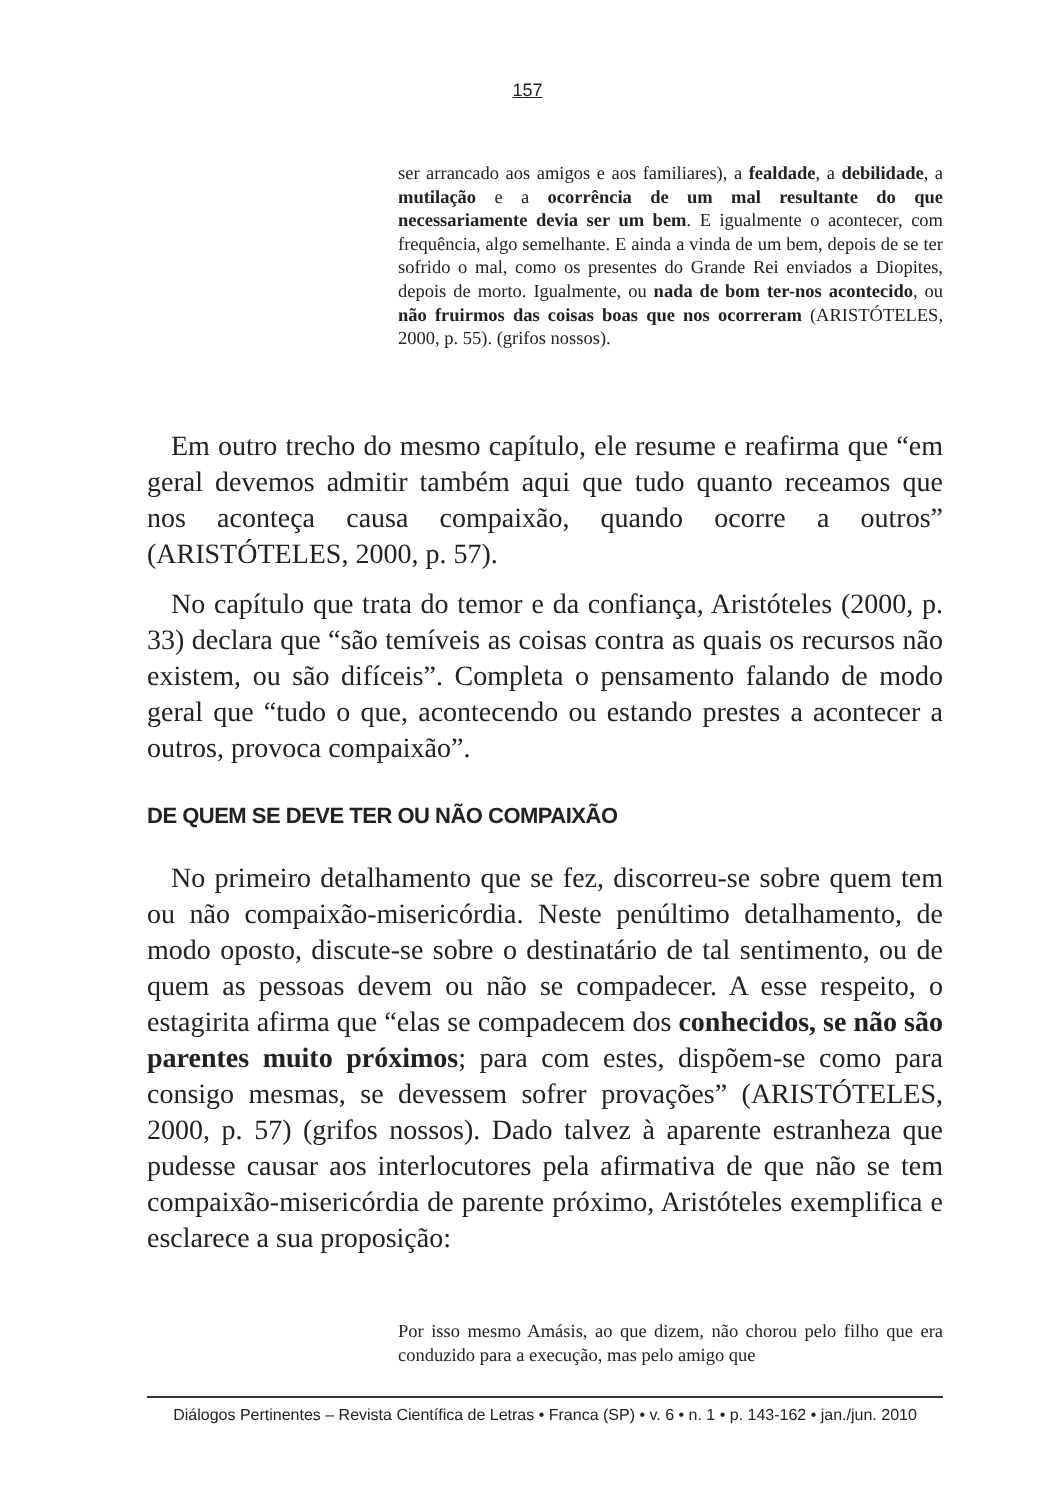157
ser arrancado aos amigos e aos familiares), a fealdade, a debilidade, a mutilação e a ocorrência de um mal resultante do que necessariamente devia ser um bem. E igualmente o acontecer, com frequência, algo semelhante. E ainda a vinda de um bem, depois de se ter sofrido o mal, como os presentes do Grande Rei enviados a Diopites, depois de morto. Igualmente, ou nada de bom ter-nos acontecido, ou não fruirmos das coisas boas que nos ocorreram (ARISTÓTELES, 2000, p. 55). (grifos nossos).
Em outro trecho do mesmo capítulo, ele resume e reafirma que “em geral devemos admitir também aqui que tudo quanto receamos que nos aconteça causa compaixão, quando ocorre a outros” (ARISTÓTELES, 2000, p. 57).
No capítulo que trata do temor e da confiança, Aristóteles (2000, p. 33) declara que “são temíveis as coisas contra as quais os recursos não existem, ou são difíceis”. Completa o pensamento falando de modo geral que “tudo o que, acontecendo ou estando prestes a acontecer a outros, provoca compaixão”.
DE QUEM SE DEVE TER OU NÃO COMPAIXÃO
No primeiro detalhamento que se fez, discorreu-se sobre quem tem ou não compaixão-misericórdia. Neste penúltimo detalhamento, de modo oposto, discute-se sobre o destinatário de tal sentimento, ou de quem as pessoas devem ou não se compadecer. A esse respeito, o estagirita afirma que “elas se compadecem dos conhecidos, se não são parentes muito próximos; para com estes, dispõem-se como para consigo mesmas, se devessem sofrer provações” (ARISTÓTELES, 2000, p. 57) (grifos nossos). Dado talvez à aparente estranheza que pudesse causar aos interlocutores pela afirmativa de que não se tem compaixão-misericórdia de parente próximo, Aristóteles exemplifica e esclarece a sua proposição:
Por isso mesmo Amásis, ao que dizem, não chorou pelo filho que era conduzido para a execução, mas pelo amigo que
Diálogos Pertinentes – Revista Científica de Letras • Franca (SP) • v. 6 • n. 1 • p. 143-162 • jan./jun. 2010